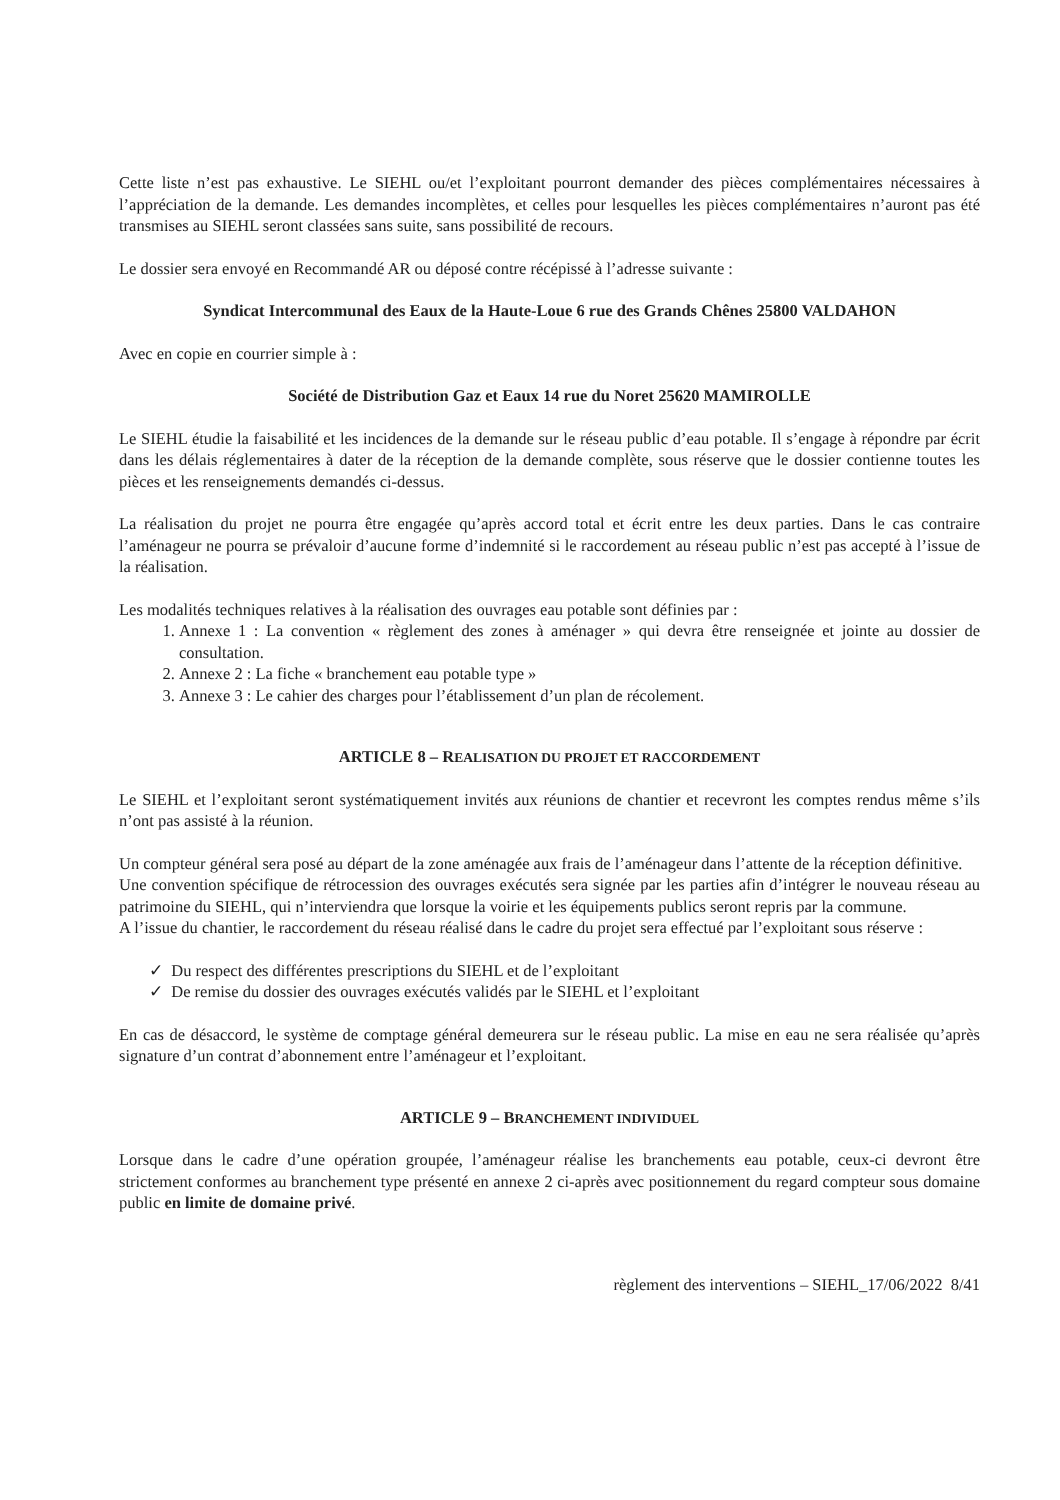Cette liste n’est pas exhaustive. Le SIEHL ou/et l’exploitant pourront demander des pièces complémentaires nécessaires à l’appréciation de la demande. Les demandes incomplètes, et celles pour lesquelles les pièces complémentaires n’auront pas été transmises au SIEHL seront classées sans suite, sans possibilité de recours.
Le dossier sera envoyé en Recommandé AR ou déposé contre récépissé à l’adresse suivante :
Syndicat Intercommunal des Eaux de la Haute-Loue 6 rue des Grands Chênes 25800 VALDAHON
Avec en copie en courrier simple à :
Société de Distribution Gaz et Eaux 14 rue du Noret 25620 MAMIROLLE
Le SIEHL étudie la faisabilité et les incidences de la demande sur le réseau public d’eau potable. Il s’engage à répondre par écrit dans les délais réglementaires à dater de la réception de la demande complète, sous réserve que le dossier contienne toutes les pièces et les renseignements demandés ci-dessus.
La réalisation du projet ne pourra être engagée qu’après accord total et écrit entre les deux parties. Dans le cas contraire l’aménageur ne pourra se prévaloir d’aucune forme d’indemnité si le raccordement au réseau public n’est pas accepté à l’issue de la réalisation.
Les modalités techniques relatives à la réalisation des ouvrages eau potable sont définies par :
1. Annexe 1 : La convention « règlement des zones à aménager » qui devra être renseignée et jointe au dossier de consultation.
2. Annexe 2 : La fiche « branchement eau potable type »
3. Annexe 3 : Le cahier des charges pour l’établissement d’un plan de récolement.
ARTICLE 8 – REALISATION DU PROJET ET RACCORDEMENT
Le SIEHL et l’exploitant seront systématiquement invités aux réunions de chantier et recevront les comptes rendus même s’ils n’ont pas assisté à la réunion.
Un compteur général sera posé au départ de la zone aménagée aux frais de l’aménageur dans l’attente de la réception définitive.
Une convention spécifique de rétrocession des ouvrages exécutés sera signée par les parties afin d’intégrer le nouveau réseau au patrimoine du SIEHL, qui n’interviendra que lorsque la voirie et les équipements publics seront repris par la commune.
A l’issue du chantier, le raccordement du réseau réalisé dans le cadre du projet sera effectué par l’exploitant sous réserve :
✓ Du respect des différentes prescriptions du SIEHL et de l’exploitant
✓ De remise du dossier des ouvrages exécutés validés par le SIEHL et l’exploitant
En cas de désaccord, le système de comptage général demeurera sur le réseau public. La mise en eau ne sera réalisée qu’après signature d’un contrat d’abonnement entre l’aménageur et l’exploitant.
ARTICLE 9 – BRANCHEMENT INDIVIDUEL
Lorsque dans le cadre d’une opération groupée, l’aménageur réalise les branchements eau potable, ceux-ci devront être strictement conformes au branchement type présenté en annexe 2 ci-après avec positionnement du regard compteur sous domaine public en limite de domaine privé.
règlement des interventions – SIEHL_17/06/2022 8/41